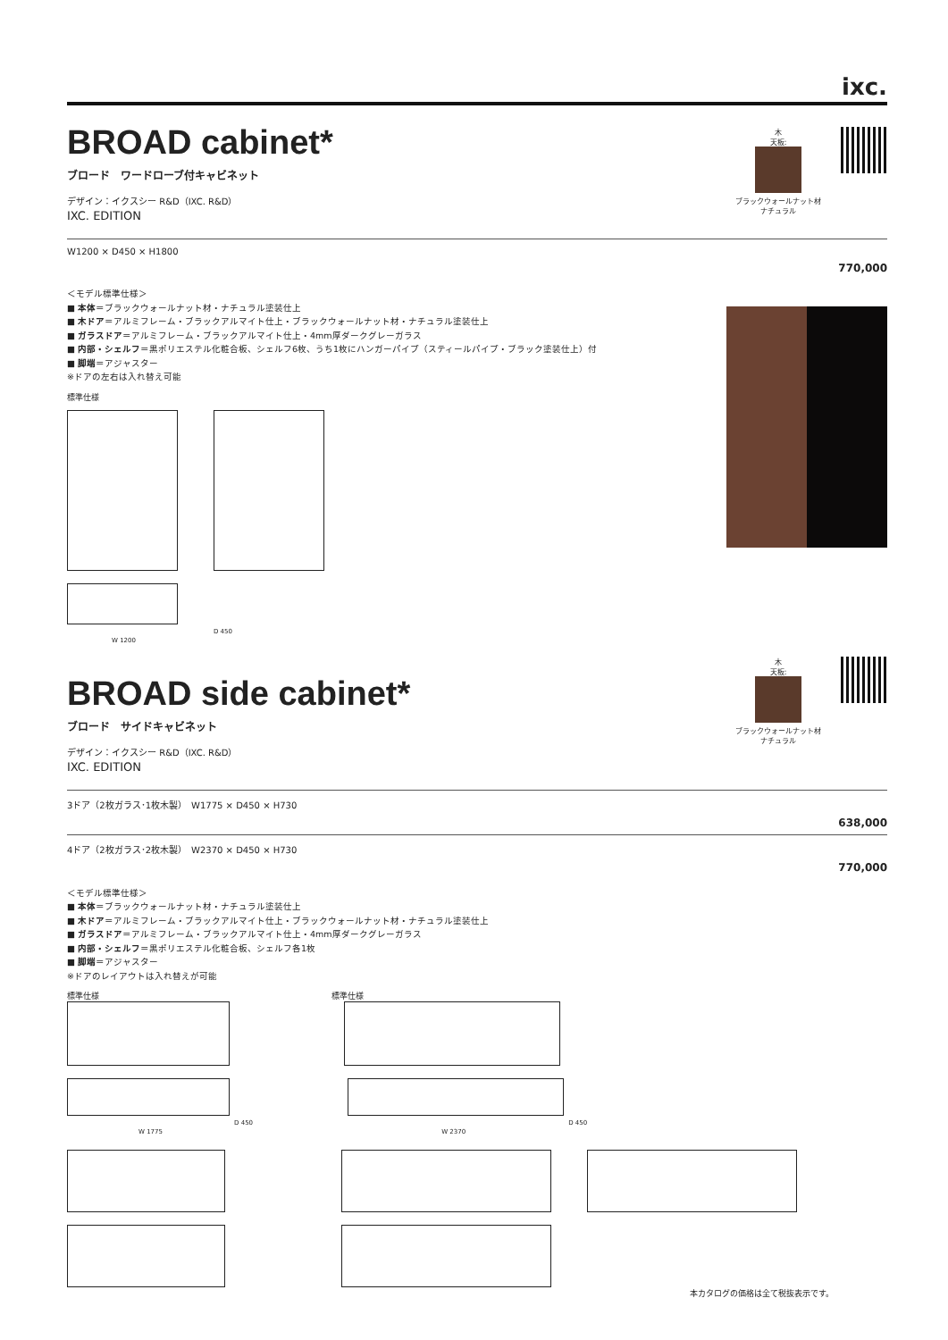ixc.
木
天板:
ブラックウォールナット材
ナチュラル
BROAD cabinet*
ブロード　ワードローブ付キャビネット
デザイン：イクスシー R&D（IXC. R&D）
IXC. EDITION
W1200 × D450 × H1800
770,000
＜モデル標準仕様＞
■ 本体＝ブラックウォールナット材・ナチュラル塗装仕上
■ 木ドア＝アルミフレーム・ブラックアルマイト仕上・ブラックウォールナット材・ナチュラル塗装仕上
■ ガラスドア＝アルミフレーム・ブラックアルマイト仕上・4mm厚ダークグレーガラス
■ 内部・シェルフ＝黒ポリエステル化粧合板、シェルフ6枚、うち1枚にハンガーパイプ（スティールパイプ・ブラック塗装仕上）付
■ 脚端＝アジャスター
※ドアの左右は入れ替え可能
標準仕様
D 450
W 1200
木
天板:
ブラックウォールナット材
ナチュラル
BROAD side cabinet*
ブロード　サイドキャビネット
デザイン：イクスシー R&D（IXC. R&D）
IXC. EDITION
3ドア（2枚ガラス･1枚木製）　W1775 × D450 × H730
638,000
4ドア（2枚ガラス･2枚木製）　W2370 × D450 × H730
770,000
＜モデル標準仕様＞
■ 本体＝ブラックウォールナット材・ナチュラル塗装仕上
■ 木ドア＝アルミフレーム・ブラックアルマイト仕上・ブラックウォールナット材・ナチュラル塗装仕上
■ ガラスドア＝アルミフレーム・ブラックアルマイト仕上・4mm厚ダークグレーガラス
■ 内部・シェルフ＝黒ポリエステル化粧合板、シェルフ各1枚
■ 脚端＝アジャスター
※ドアのレイアウトは入れ替えが可能
標準仕様 標準仕様
D 450
D 450
W 1775 W 2370
本カタログの価格は全て税抜表示です。